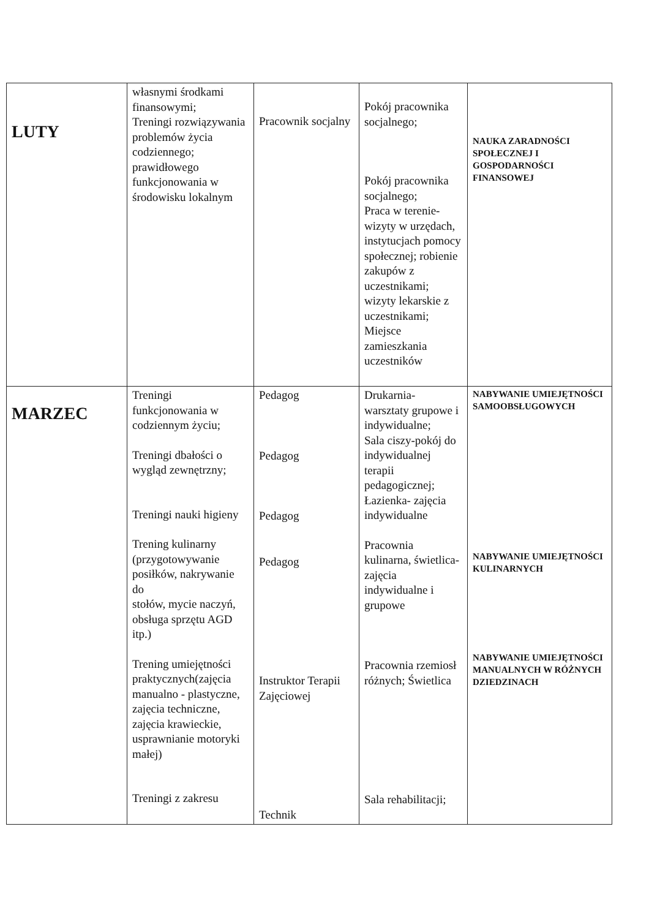| LUTY | własnymi środkami finansowymi; Treningi rozwiązywania problemów życia codziennego; prawidłowego funkcjonowania w środowisku lokalnym | Pracownik socjalny | Pokój pracownika socjalnego; Pokój pracownika socjalnego; Praca w terenie- wizyty w urzędach, instytucjach pomocy społecznej; robienie zakupów z uczestnikami; wizyty lekarskie z uczestnikami; Miejsce zamieszkania uczestników | NAUKA ZARADNOŚCI SPOŁECZNEJ I GOSPODARNOŚCI FINANSOWEJ |
| MARZEC | Treningi funkcjonowania w codziennym życiu; Treningi dbałości o wygląd zewnętrzny; Treningi nauki higieny Trening kulinarny (przygotowywanie posiłków, nakrywanie do stołów, mycie naczyń, obsługa sprzętu AGD itp.) Trening umiejętności praktycznych(zajęcia manualno - plastyczne, zajęcia techniczne, zajęcia krawieckie, usprawnianie motoryki małej) Treningi z zakresu | Pedagog Pedagog Pedagog Pedagog Instruktor Terapii Zajęciowej Technik | Drukarnia- warsztaty grupowe i indywidualne; Sala ciszy-pokój do indywidualnej terapii pedagogicznej; Łazienka- zajęcia indywidualne Pracownia kulinarna, świetlica- zajęcia indywidualne i grupowe Pracownia rzemiosł różnych; Świetlica Sala rehabilitacji; | NABYWANIE UMIEJĘTNOŚCI SAMOOBSŁUGOWYCH NABYWANIE UMIEJĘTNOŚCI KULINARNYCH NABYWANIE UMIEJĘTNOŚCI MANUALNYCH W RÓŻNYCH DZIEDZINACH |